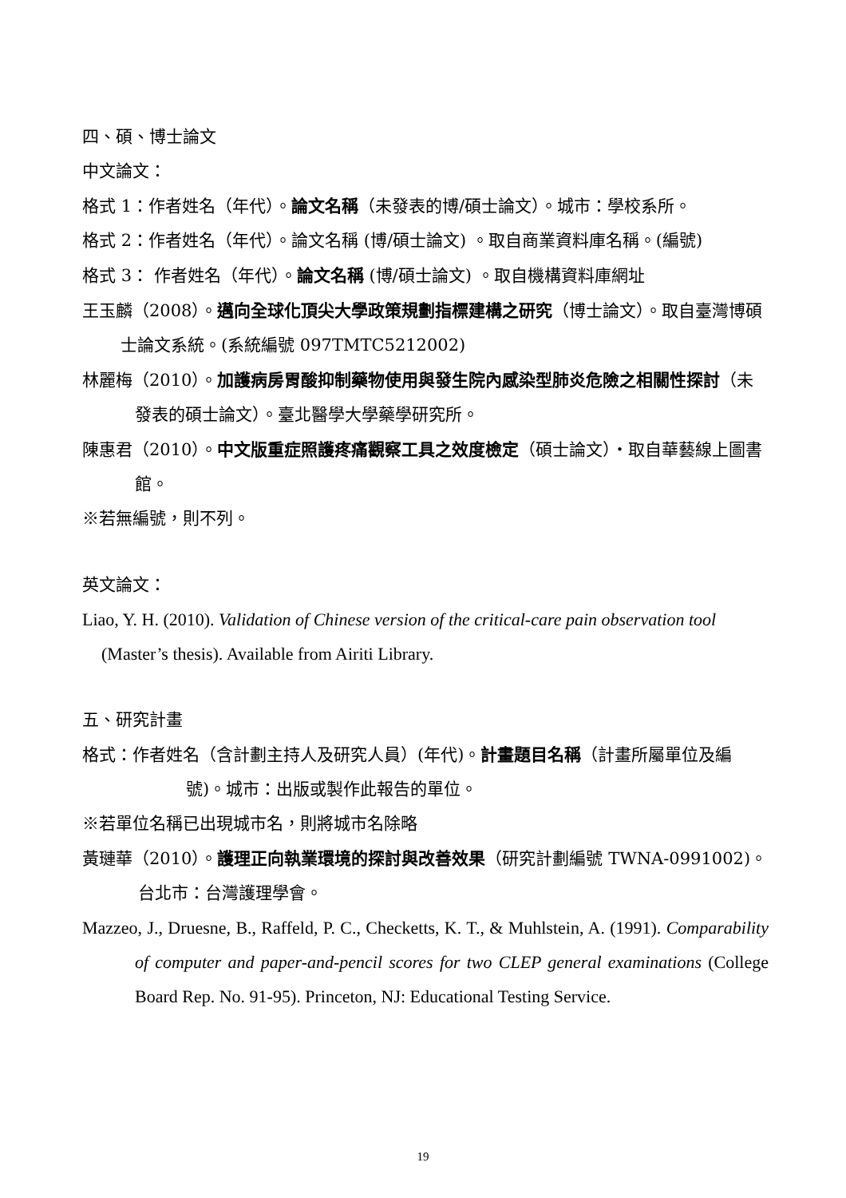四、碩、博士論文
中文論文：
格式 1：作者姓名（年代）。論文名稱（未發表的博/碩士論文）。城市：學校系所。
格式 2：作者姓名（年代）。論文名稱 (博/碩士論文) 。取自商業資料庫名稱。(編號)
格式 3： 作者姓名（年代）。論文名稱 (博/碩士論文) 。取自機構資料庫網址
王玉麟（2008）。邁向全球化頂尖大學政策規劃指標建構之研究（博士論文）。取自臺灣博碩士論文系統。(系統編號 097TMTC5212002)
林麗梅（2010）。加護病房胃酸抑制藥物使用與發生院內感染型肺炎危險之相關性探討（未發表的碩士論文）。臺北醫學大學藥學研究所。
陳惠君（2010）。中文版重症照護疼痛觀察工具之效度檢定（碩士論文）‧取自華藝線上圖書館。
※若無編號，則不列。
英文論文：
Liao, Y. H. (2010). Validation of Chinese version of the critical-care pain observation tool (Master’s thesis). Available from Airiti Library.
五、研究計畫
格式：作者姓名（含計劃主持人及研究人員）(年代)。計畫題目名稱（計畫所屬單位及編號)。城市：出版或製作此報告的單位。
※若單位名稱已出現城市名，則將城市名除略
黃璉華（2010）。護理正向執業環境的探討與改善效果（研究計劃編號 TWNA-0991002)。台北市：台灣護理學會。
Mazzeo, J., Druesne, B., Raffeld, P. C., Checketts, K. T., & Muhlstein, A. (1991). Comparability of computer and paper-and-pencil scores for two CLEP general examinations (College Board Rep. No. 91-95). Princeton, NJ: Educational Testing Service.
19